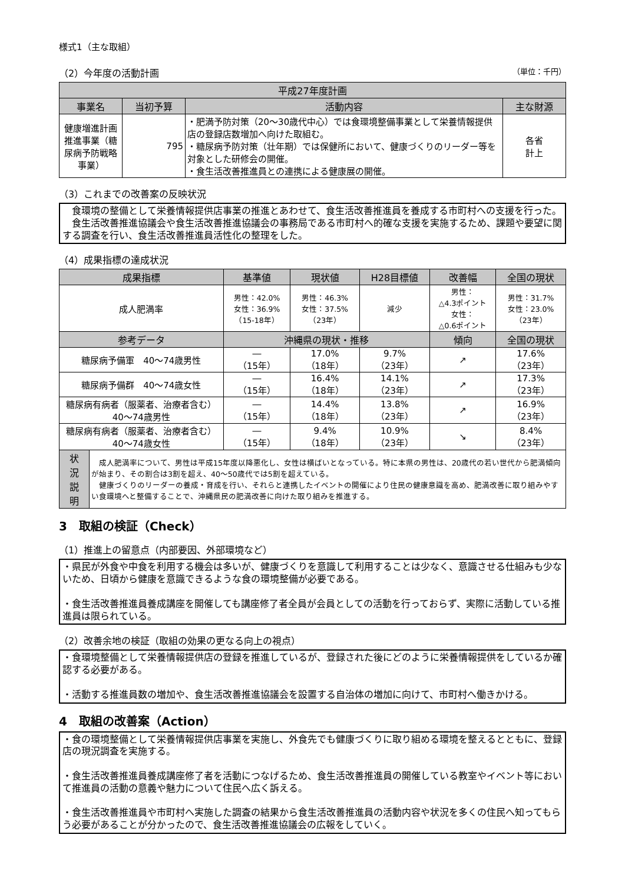様式1（主な取組）
（2）今年度の活動計画 （単位：千円）
| 平成27年度計画 | | | |
| --- | --- | --- | --- |
| 事業名 | 当初予算 | 活動内容 | 主な財源 |
| 健康増進計画推進事業（糖尿病予防戦略事業） | 795 | ・肥満予防対策（20～30歳代中心）では食環境整備事業として栄養情報提供店の登録店数増加へ向けた取組む。 ・糖尿病予防対策（壮年期）では保健所において、健康づくりのリーダー等を対象とした研修会の開催。 ・食生活改善推進員との連携による健康展の開催。 | 各省 計上 |
（3）これまでの改善案の反映状況
　食環境の整備として栄養情報提供店事業の推進とあわせて、食生活改善推進員を養成する市町村への支援を行った。
　食生活改善推進協議会や食生活改善推進協議会の事務局である市町村へ的確な支援を実施するため、課題や要望に関する調査を行い、食生活改善推進員活性化の整理をした。
（4）成果指標の達成状況
| 成果指標 | | 基準値 | 現状値 | H28目標値 | 改善幅 | 全国の現状 |
| --- | --- | --- | --- | --- | --- | --- |
| 成人肥満率 | | 男性：42.0% 女性：36.9% （15-18年） | 男性：46.3% 女性：37.5% （23年） | 減少 | 男性： △4.3ポイント 女性： △0.6ポイント | 男性：31.7% 女性：23.0% （23年） |
| 参考データ | | 沖縄県の現状・推移 | | | 傾向 | 全国の現状 |
| 糖尿病予備軍 40～74歳男性 | | ― （15年） | 17.0% （18年） | 9.7% （23年） | ↗ | 17.6% （23年） |
| 糖尿病予備群 40～74歳女性 | | ― （15年） | 16.4% （18年） | 14.1% （23年） | ↗ | 17.3% （23年） |
| 糖尿病有病者（服薬者、治療者含む） 40～74歳男性 | | ― （15年） | 14.4% （18年） | 13.8% （23年） | ↗ | 16.9% （23年） |
| 糖尿病有病者（服薬者、治療者含む） 40～74歳女性 | | ― （15年） | 9.4% （18年） | 10.9% （23年） | ↘ | 8.4% （23年） |
| 状 況 説 明 | 成人肥満率について、男性は平成15年度以降悪化し、女性は横ばいとなっている。特に本県の男性は、20歳代の若い世代から肥満傾向が始まり、その割合は3割を超え、40～50歳代では5割を超えている。 健康づくりのリーダーの養成・育成を行い、それらと連携したイベントの開催により住民の健康意識を高め、肥満改善に取り組みやすい食環境へと整備することで、沖縄県民の肥満改善に向けた取り組みを推進する。 | | | | | |
3　取組の検証（Check）
（1）推進上の留意点（内部要因、外部環境など）
・県民が外食や中食を利用する機会は多いが、健康づくりを意識して利用することは少なく、意識させる仕組みも少ないため、日頃から健康を意識できるような食の環境整備が必要である。
・食生活改善推進員養成講座を開催しても講座修了者全員が会員としての活動を行っておらず、実際に活動している推進員は限られている。
（2）改善余地の検証（取組の効果の更なる向上の視点）
・食環境整備として栄養情報提供店の登録を推進しているが、登録された後にどのように栄養情報提供をしているか確認する必要がある。
・活動する推進員数の増加や、食生活改善推進協議会を設置する自治体の増加に向けて、市町村へ働きかける。
4　取組の改善案（Action）
・食の環境整備として栄養情報提供店事業を実施し、外食先でも健康づくりに取り組める環境を整えるとともに、登録店の現況調査を実施する。
・食生活改善推進員養成講座修了者を活動につなげるため、食生活改善推進員の開催している教室やイベント等において推進員の活動の意義や魅力について住民へ広く訴える。
・食生活改善推進員や市町村へ実施した調査の結果から食生活改善推進員の活動内容や状況を多くの住民へ知ってもらう必要があることが分かったので、食生活改善推進協議会の広報をしていく。